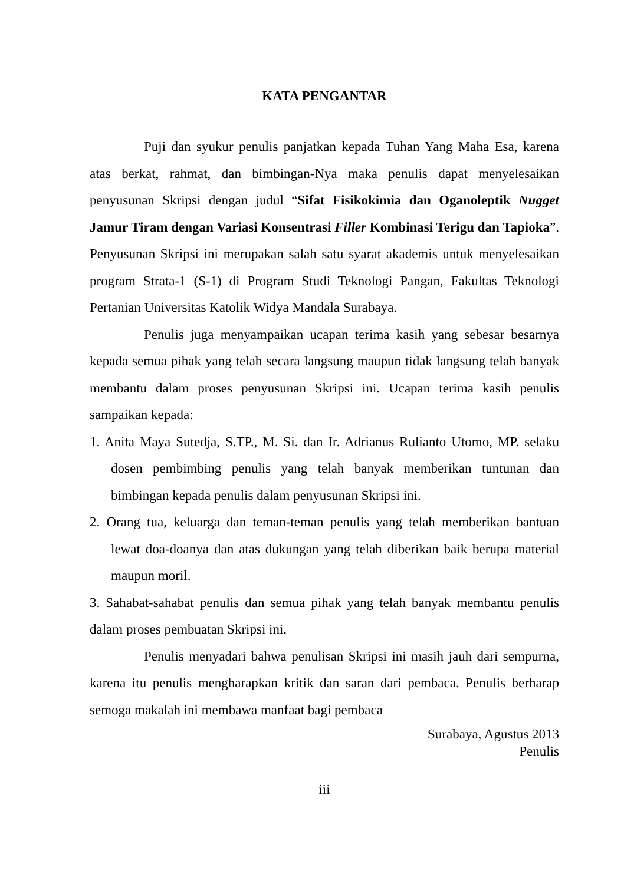KATA PENGANTAR
Puji dan syukur penulis panjatkan kepada Tuhan Yang Maha Esa, karena atas berkat, rahmat, dan bimbingan-Nya maka penulis dapat menyelesaikan penyusunan Skripsi dengan judul “Sifat Fisikokimia dan Oganoleptik Nugget Jamur Tiram dengan Variasi Konsentrasi Filler Kombinasi Terigu dan Tapioka”. Penyusunan Skripsi ini merupakan salah satu syarat akademis untuk menyelesaikan program Strata-1 (S-1) di Program Studi Teknologi Pangan, Fakultas Teknologi Pertanian Universitas Katolik Widya Mandala Surabaya.
Penulis juga menyampaikan ucapan terima kasih yang sebesar besarnya kepada semua pihak yang telah secara langsung maupun tidak langsung telah banyak membantu dalam proses penyusunan Skripsi ini. Ucapan terima kasih penulis sampaikan kepada:
1. Anita Maya Sutedja, S.TP., M. Si. dan Ir. Adrianus Rulianto Utomo, MP. selaku dosen pembimbing penulis yang telah banyak memberikan tuntunan dan bimbingan kepada penulis dalam penyusunan Skripsi ini.
2. Orang tua, keluarga dan teman-teman penulis yang telah memberikan bantuan lewat doa-doanya dan atas dukungan yang telah diberikan baik berupa material maupun moril.
3. Sahabat-sahabat penulis dan semua pihak yang telah banyak membantu penulis dalam proses pembuatan Skripsi ini.
Penulis menyadari bahwa penulisan Skripsi ini masih jauh dari sempurna, karena itu penulis mengharapkan kritik dan saran dari pembaca. Penulis berharap semoga makalah ini membawa manfaat bagi pembaca
Surabaya, Agustus 2013
Penulis
iii